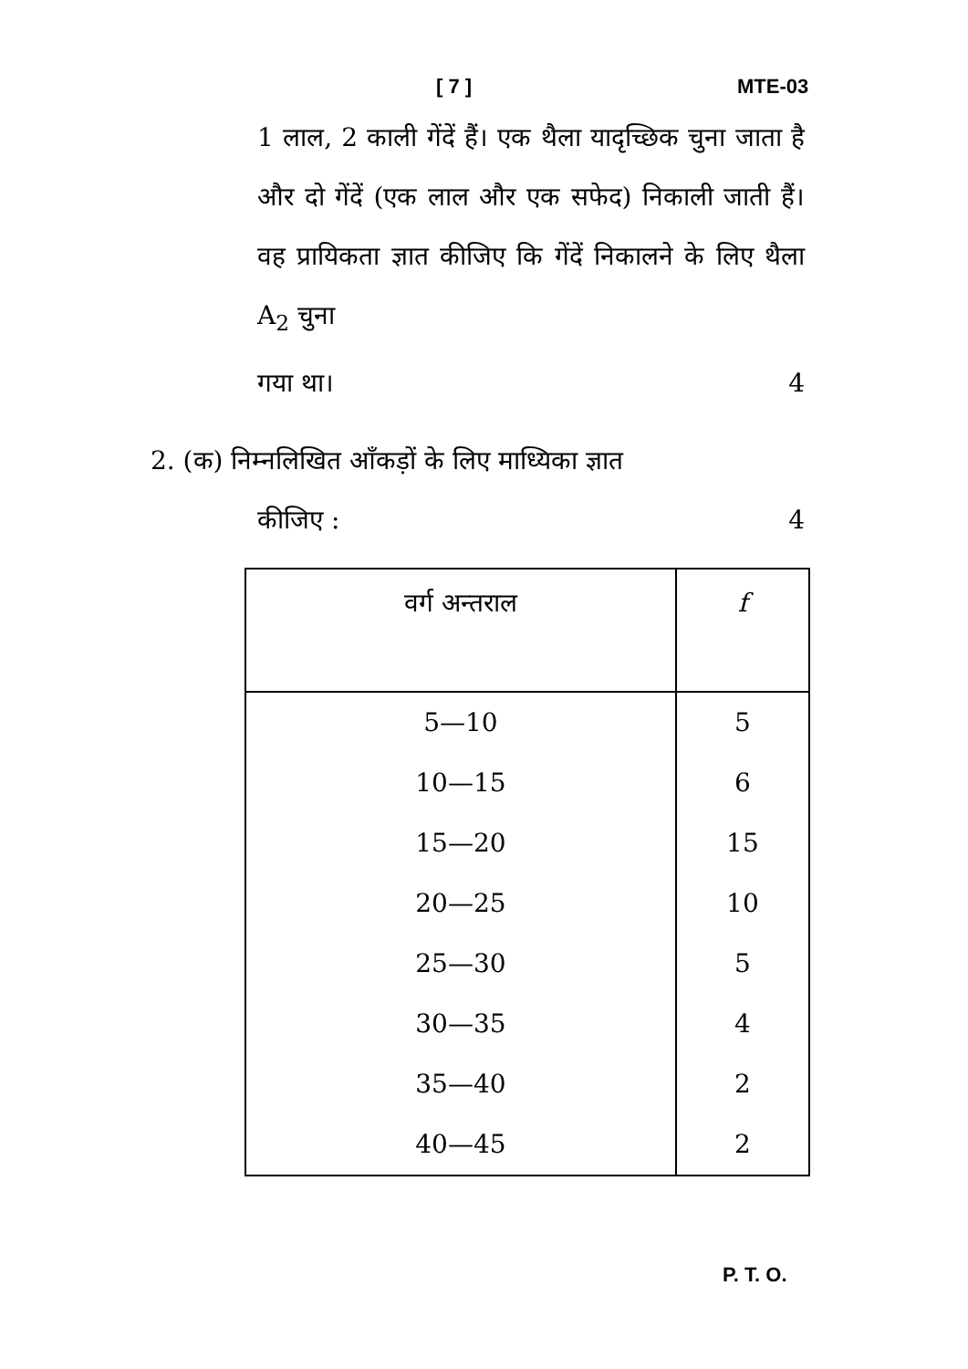[ 7 ] MTE-03
1 लाल, 2 काली गेंदें हैं। एक थैला यादृच्छिक चुना जाता है और दो गेंदें (एक लाल और एक सफेद) निकाली जाती हैं। वह प्रायिकता ज्ञात कीजिए कि गेंदें निकालने के लिए थैला A<sub>2</sub> चुना
गया था। 4
2. (क) निम्नलिखित आँकड़ों के लिए माध्यिका ज्ञात
कीजिए : 4
| वर्ग अन्तराल | f |
| --- | --- |
| 5—10 | 5 |
| 10—15 | 6 |
| 15—20 | 15 |
| 20—25 | 10 |
| 25—30 | 5 |
| 30—35 | 4 |
| 35—40 | 2 |
| 40—45 | 2 |
P. T. O.